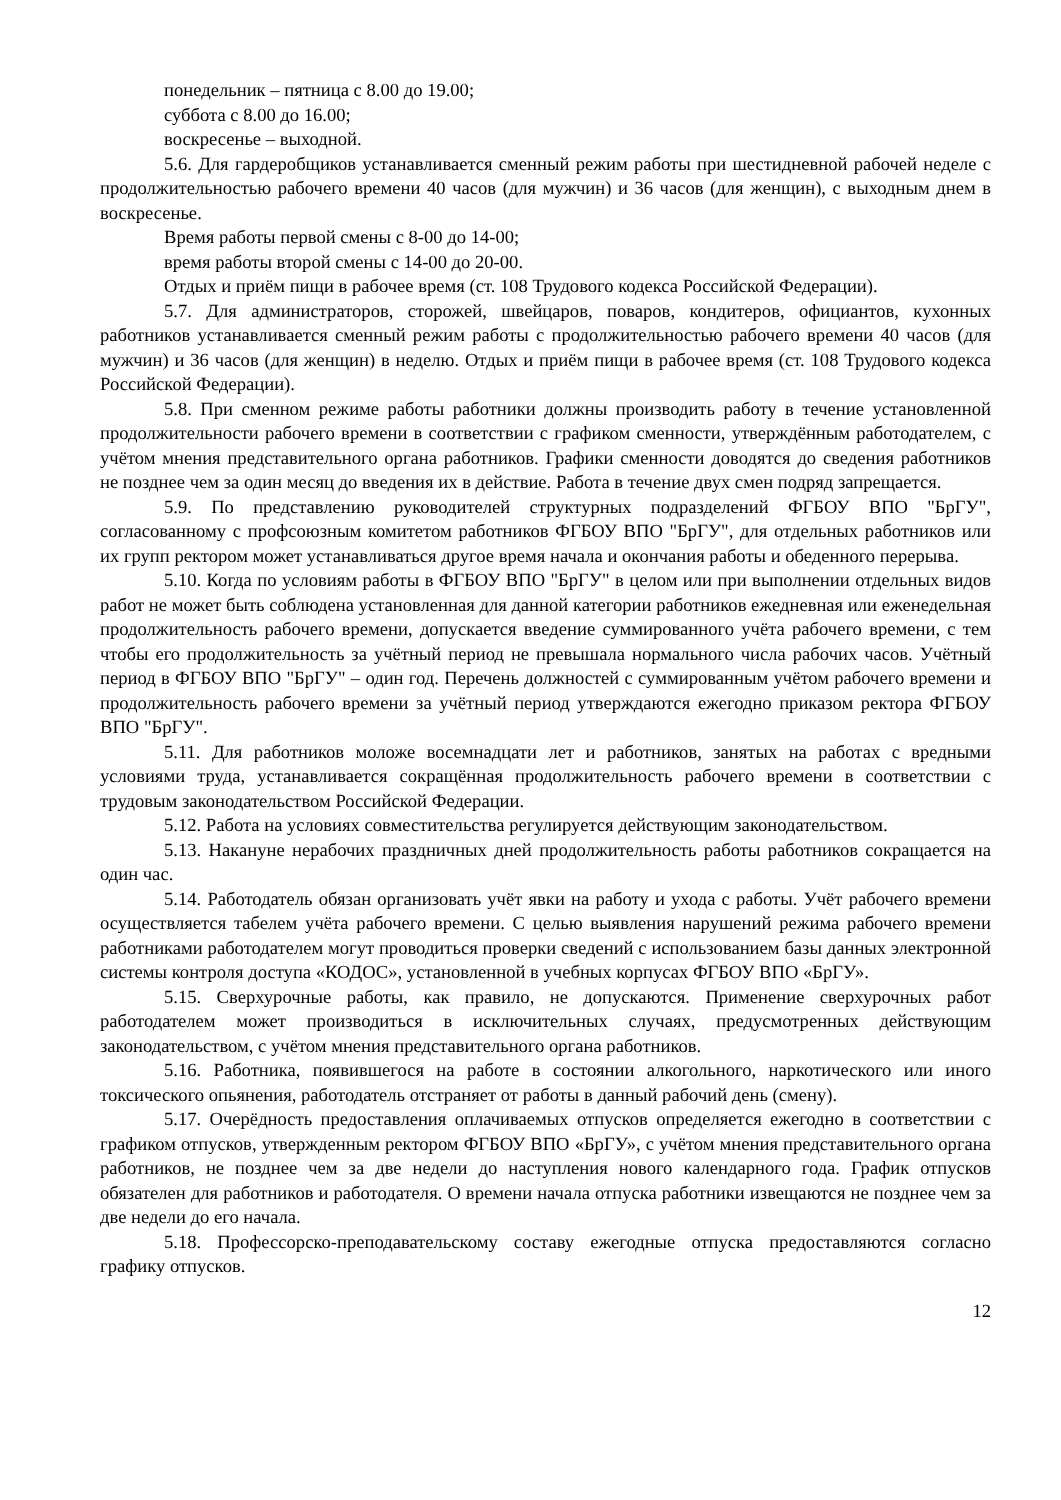понедельник – пятница с 8.00 до 19.00;
суббота с 8.00 до 16.00;
воскресенье – выходной.
5.6. Для гардеробщиков устанавливается сменный режим работы при шестидневной рабочей неделе с продолжительностью рабочего времени 40 часов (для мужчин) и 36 часов (для женщин), с выходным днем в воскресенье.
Время работы первой смены с 8-00 до 14-00;
время работы второй смены с 14-00 до 20-00.
Отдых и приём пищи в рабочее время (ст. 108 Трудового кодекса Российской Федерации).
5.7. Для администраторов, сторожей, швейцаров, поваров, кондитеров, официантов, кухонных работников устанавливается сменный режим работы с продолжительностью рабочего времени 40 часов (для мужчин) и 36 часов (для женщин) в неделю. Отдых и приём пищи в рабочее время (ст. 108 Трудового кодекса Российской Федерации).
5.8. При сменном режиме работы работники должны производить работу в течение установленной продолжительности рабочего времени в соответствии с графиком сменности, утверждённым работодателем, с учётом мнения представительного органа работников. Графики сменности доводятся до сведения работников не позднее чем за один месяц до введения их в действие. Работа в течение двух смен подряд запрещается.
5.9. По представлению руководителей структурных подразделений ФГБОУ ВПО "БрГУ", согласованному с профсоюзным комитетом работников ФГБОУ ВПО "БрГУ", для отдельных работников или их групп ректором может устанавливаться другое время начала и окончания работы и обеденного перерыва.
5.10. Когда по условиям работы в ФГБОУ ВПО "БрГУ" в целом или при выполнении отдельных видов работ не может быть соблюдена установленная для данной категории работников ежедневная или еженедельная продолжительность рабочего времени, допускается введение суммированного учёта рабочего времени, с тем чтобы его продолжительность за учётный период не превышала нормального числа рабочих часов. Учётный период в ФГБОУ ВПО "БрГУ" – один год. Перечень должностей с суммированным учётом рабочего времени и продолжительность рабочего времени за учётный период утверждаются ежегодно приказом ректора ФГБОУ ВПО "БрГУ".
5.11. Для работников моложе восемнадцати лет и работников, занятых на работах с вредными условиями труда, устанавливается сокращённая продолжительность рабочего времени в соответствии с трудовым законодательством Российской Федерации.
5.12. Работа на условиях совместительства регулируется действующим законодательством.
5.13. Накануне нерабочих праздничных дней продолжительность работы работников сокращается на один час.
5.14. Работодатель обязан организовать учёт явки на работу и ухода с работы. Учёт рабочего времени осуществляется табелем учёта рабочего времени. С целью выявления нарушений режима рабочего времени работниками работодателем могут проводиться проверки сведений с использованием базы данных электронной системы контроля доступа «КОДОС», установленной в учебных корпусах ФГБОУ ВПО «БрГУ».
5.15. Сверхурочные работы, как правило, не допускаются. Применение сверхурочных работ работодателем может производиться в исключительных случаях, предусмотренных действующим законодательством, с учётом мнения представительного органа работников.
5.16. Работника, появившегося на работе в состоянии алкогольного, наркотического или иного токсического опьянения, работодатель отстраняет от работы в данный рабочий день (смену).
5.17. Очерёдность предоставления оплачиваемых отпусков определяется ежегодно в соответствии с графиком отпусков, утвержденным ректором ФГБОУ ВПО «БрГУ», с учётом мнения представительного органа работников, не позднее чем за две недели до наступления нового календарного года. График отпусков обязателен для работников и работодателя. О времени начала отпуска работники извещаются не позднее чем за две недели до его начала.
5.18. Профессорско-преподавательскому составу ежегодные отпуска предоставляются согласно графику отпусков.
12